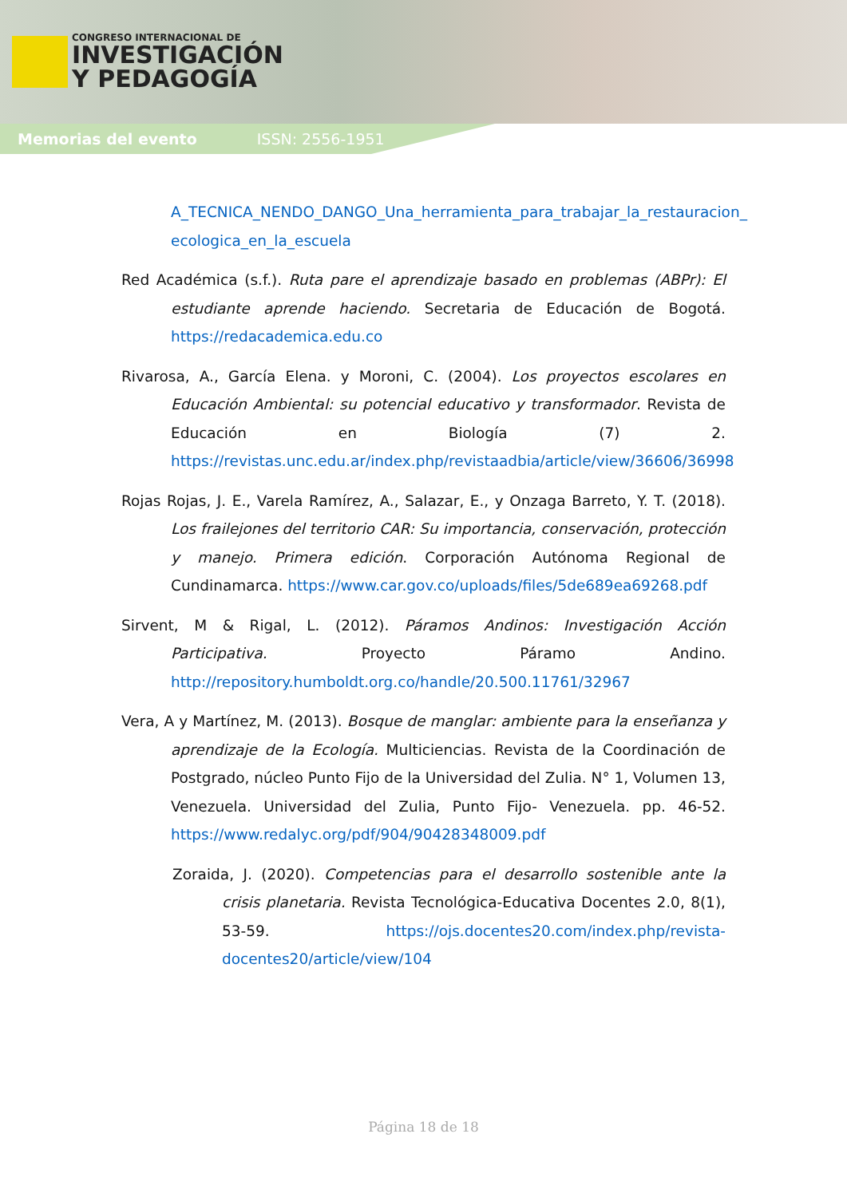CONGRESO INTERNACIONAL DE
INVESTIGACIÓN
Y PEDAGOGÍA
Memorias del evento ISSN: 2556-1951
A_TECNICA_NENDO_DANGO_Una_herramienta_para_trabajar_la_restauracion_ ecologica_en_la_escuela
Red Académica (s.f.). Ruta pare el aprendizaje basado en problemas (ABPr): El estudiante aprende haciendo. Secretaria de Educación de Bogotá. https://redacademica.edu.co
Rivarosa, A., García Elena. y Moroni, C. (2004). Los proyectos escolares en Educación Ambiental: su potencial educativo y transformador. Revista de Educación en Biología (7) 2. https://revistas.unc.edu.ar/index.php/revistaadbia/article/view/36606/36998
Rojas Rojas, J. E., Varela Ramírez, A., Salazar, E., y Onzaga Barreto, Y. T. (2018). Los frailejones del territorio CAR: Su importancia, conservación, protección y manejo. Primera edición. Corporación Autónoma Regional de Cundinamarca. https://www.car.gov.co/uploads/files/5de689ea69268.pdf
Sirvent, M & Rigal, L. (2012). Páramos Andinos: Investigación Acción Participativa. Proyecto Páramo Andino. http://repository.humboldt.org.co/handle/20.500.11761/32967
Vera, A y Martínez, M. (2013). Bosque de manglar: ambiente para la enseñanza y aprendizaje de la Ecología. Multiciencias. Revista de la Coordinación de Postgrado, núcleo Punto Fijo de la Universidad del Zulia. N° 1, Volumen 13, Venezuela. Universidad del Zulia, Punto Fijo- Venezuela. pp. 46-52. https://www.redalyc.org/pdf/904/90428348009.pdf
Zoraida, J. (2020). Competencias para el desarrollo sostenible ante la crisis planetaria. Revista Tecnológica-Educativa Docentes 2.0, 8(1), 53-59. https://ojs.docentes20.com/index.php/revista-docentes20/article/view/104
Página 18 de 18